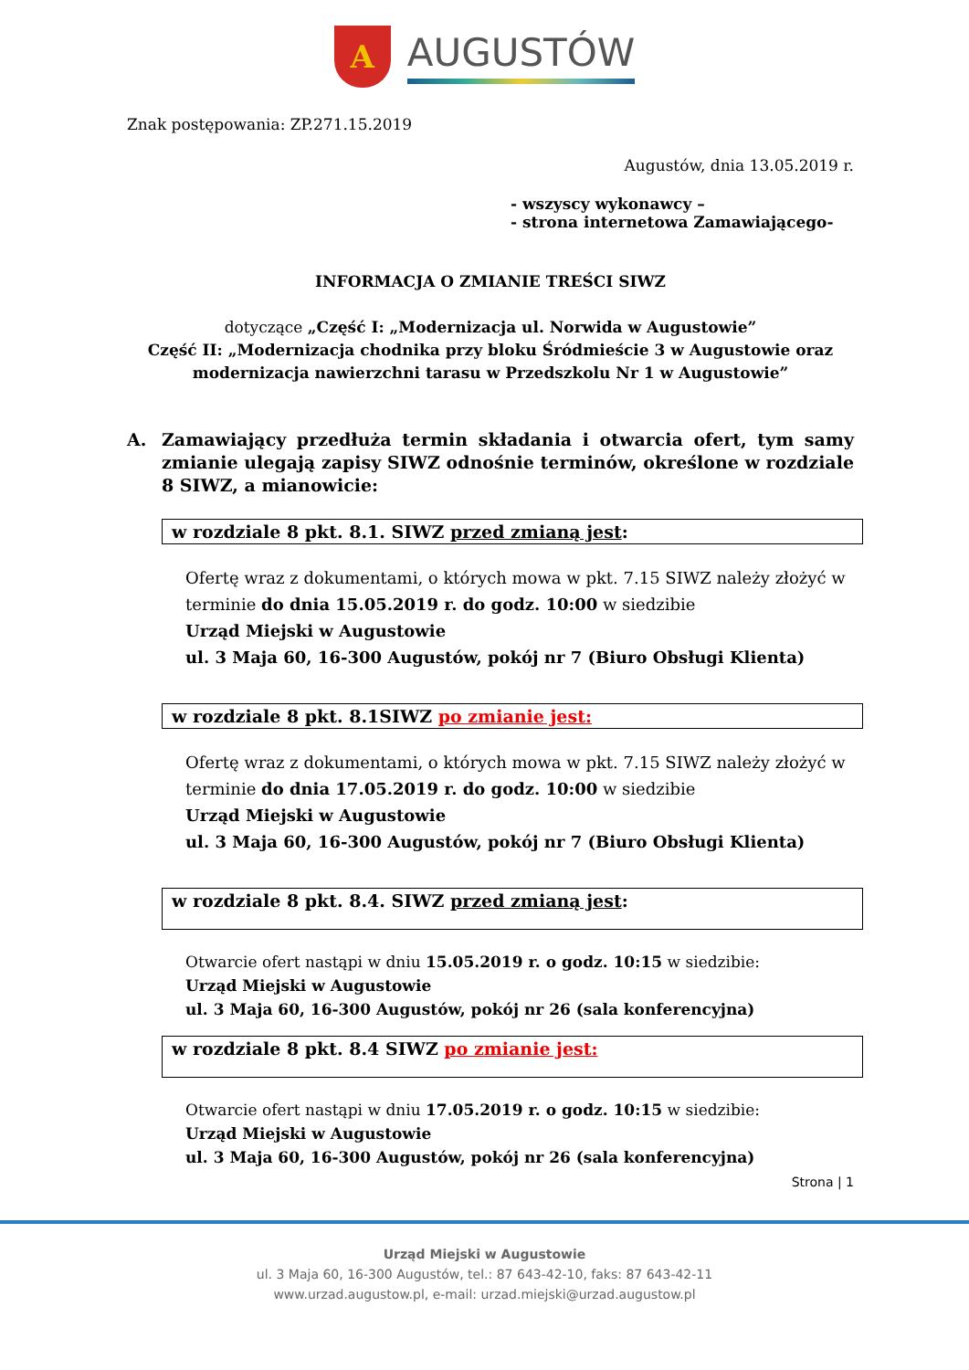A
AUGUSTÓW
Znak postępowania: ZP.271.15.2019
Augustów, dnia 13.05.2019 r.
- wszyscy wykonawcy –
- strona internetowa Zamawiającego-
INFORMACJA O ZMIANIE TREŚCI SIWZ
dotyczące „Część I: „Modernizacja ul. Norwida w Augustowie”
Część II: „Modernizacja chodnika przy bloku Śródmieście 3 w Augustowie oraz modernizacja nawierzchni tarasu w Przedszkolu Nr 1 w Augustowie”
A. Zamawiający przedłuża termin składania i otwarcia ofert, tym samy zmianie ulegają zapisy SIWZ odnośnie terminów, określone w rozdziale 8 SIWZ, a mianowicie:
w rozdziale 8 pkt. 8.1. SIWZ przed zmianą jest:
Ofertę wraz z dokumentami, o których mowa w pkt. 7.15 SIWZ należy złożyć w terminie do dnia 15.05.2019 r. do godz. 10:00 w siedzibie
Urząd Miejski w Augustowie
ul. 3 Maja 60, 16-300 Augustów, pokój nr 7 (Biuro Obsługi Klienta)
w rozdziale 8 pkt. 8.1SIWZ po zmianie jest:
Ofertę wraz z dokumentami, o których mowa w pkt. 7.15 SIWZ należy złożyć w terminie do dnia 17.05.2019 r. do godz. 10:00 w siedzibie
Urząd Miejski w Augustowie
ul. 3 Maja 60, 16-300 Augustów, pokój nr 7 (Biuro Obsługi Klienta)
w rozdziale 8 pkt. 8.4. SIWZ przed zmianą jest:
Otwarcie ofert nastąpi w dniu 15.05.2019 r. o godz. 10:15 w siedzibie:
Urząd Miejski w Augustowie
ul. 3 Maja 60, 16-300 Augustów, pokój nr 26 (sala konferencyjna)
w rozdziale 8 pkt. 8.4 SIWZ po zmianie jest:
Otwarcie ofert nastąpi w dniu 17.05.2019 r. o godz. 10:15 w siedzibie:
Urząd Miejski w Augustowie
ul. 3 Maja 60, 16-300 Augustów, pokój nr 26 (sala konferencyjna)
Strona | 1
Urząd Miejski w Augustowie
ul. 3 Maja 60, 16-300 Augustów, tel.: 87 643-42-10, faks: 87 643-42-11
www.urzad.augustow.pl, e-mail: urzad.miejski@urzad.augustow.pl